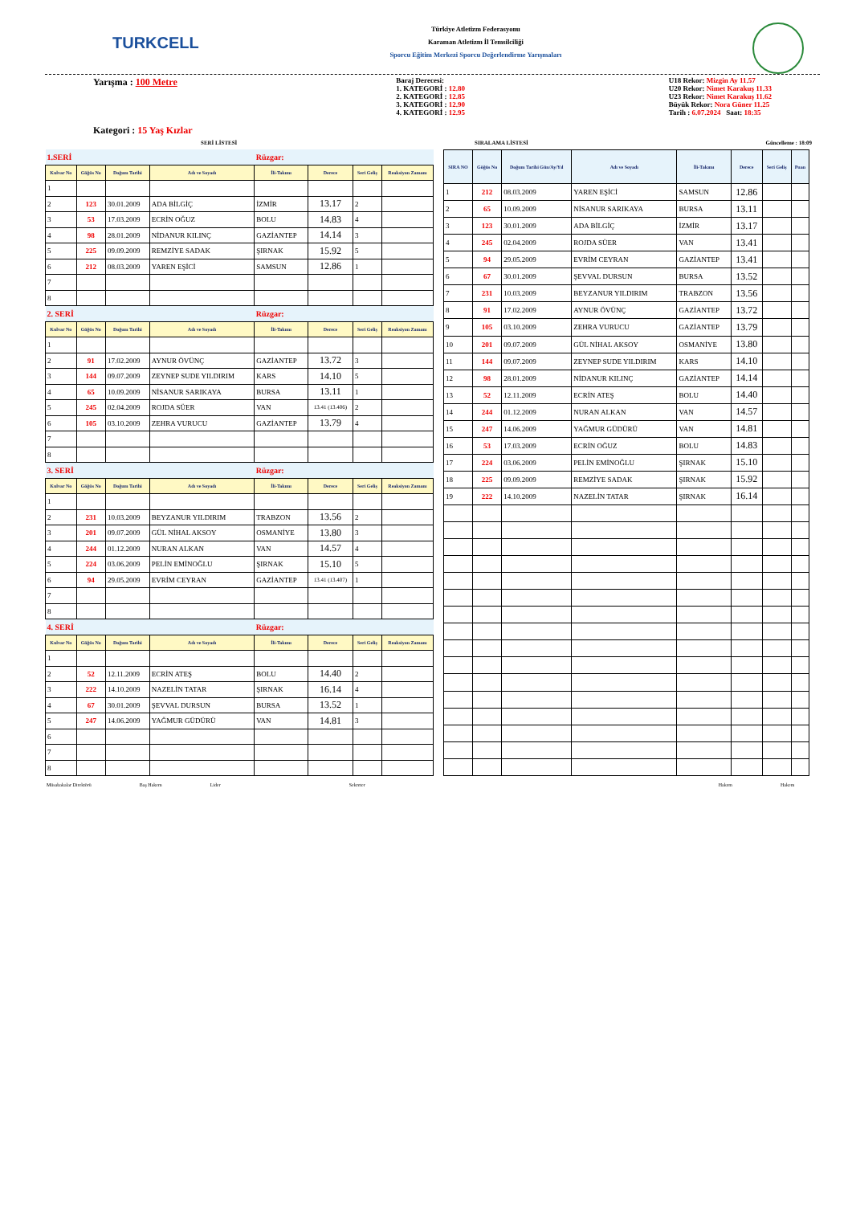TURKCELL
Türkiye Atletizm Federasyonu
Karaman Atletizm İl Temsilciliği
Sporcu Eğitim Merkezi Sporcu Değerlendirme Yarışmaları
Yarışma : 100 Metre
Kategori : 15 Yaş Kızlar
Baraj Derecesi:
1. KATEGORİ : 12.80
2. KATEGORİ : 12.85
3. KATEGORİ : 12.90
4. KATEGORİ : 12.95
U18 Rekor: Mizgin Ay 11.57
U20 Rekor: Nimet Karakuş 11.33
U23 Rekor: Nimet Karakuş 11.62
Büyük Rekor: Nora Güner 11.25
Tarih : 6.07.2024 Saat: 18:35
SERİ LİSTESİ SIRALAMA LİSTESİ Güncelleme : 18:09
| 1.SERİ | | | | Rüzgar: | | | |
| Kulvar No | Göğüs No | Doğum Tarihi | Adı ve Soyadı | İli-Takımı | Derece | Seri Geliş | Reaksiyon Zamanı |
| 1 | | | | | | | |
| 2 | 123 | 30.01.2009 | ADA BİLGİÇ | İZMİR | 13.17 | 2 | |
| 3 | 53 | 17.03.2009 | ECRİN OĞUZ | BOLU | 14.83 | 4 | |
| 4 | 98 | 28.01.2009 | NİDANUR KILINÇ | GAZİANTEP | 14.14 | 3 | |
| 5 | 225 | 09.09.2009 | REMZİYE SADAK | ŞIRNAK | 15.92 | 5 | |
| 6 | 212 | 08.03.2009 | YAREN EŞİCİ | SAMSUN | 12.86 | 1 | |
| 7 | | | | | | | |
| 8 | | | | | | | |
| 2. SERİ | | | | Rüzgar: | | | |
| Kulvar No | Göğüs No | Doğum Tarihi | Adı ve Soyadı | İli-Takımı | Derece | Seri Geliş | Reaksiyon Zamanı |
| 1 | | | | | | | |
| 2 | 91 | 17.02.2009 | AYNUR ÖVÜNÇ | GAZİANTEP | 13.72 | 3 | |
| 3 | 144 | 09.07.2009 | ZEYNEP SUDE YILDIRIM | KARS | 14.10 | 5 | |
| 4 | 65 | 10.09.2009 | NİSANUR SARIKAYA | BURSA | 13.11 | 1 | |
| 5 | 245 | 02.04.2009 | ROJDA SÜER | VAN | 13.41 (13.406) | 2 | |
| 6 | 105 | 03.10.2009 | ZEHRA VURUCU | GAZİANTEP | 13.79 | 4 | |
| 7 | | | | | | | |
| 8 | | | | | | | |
| 3. SERİ | | | | Rüzgar: | | | |
| Kulvar No | Göğüs No | Doğum Tarihi | Adı ve Soyadı | İli-Takımı | Derece | Seri Geliş | Reaksiyon Zamanı |
| 1 | | | | | | | |
| 2 | 231 | 10.03.2009 | BEYZANUR YILDIRIM | TRABZON | 13.56 | 2 | |
| 3 | 201 | 09.07.2009 | GÜL NİHAL AKSOY | OSMANİYE | 13.80 | 3 | |
| 4 | 244 | 01.12.2009 | NURAN ALKAN | VAN | 14.57 | 4 | |
| 5 | 224 | 03.06.2009 | PELİN EMİNOĞLU | ŞIRNAK | 15.10 | 5 | |
| 6 | 94 | 29.05.2009 | EVRİM CEYRAN | GAZİANTEP | 13.41 (13.407) | 1 | |
| 7 | | | | | | | |
| 8 | | | | | | | |
| 4. SERİ | | | | Rüzgar: | | | |
| Kulvar No | Göğüs No | Doğum Tarihi | Adı ve Soyadı | İli-Takımı | Derece | Seri Geliş | Reaksiyon Zamanı |
| 1 | | | | | | | |
| 2 | 52 | 12.11.2009 | ECRİN ATEŞ | BOLU | 14.40 | 2 | |
| 3 | 222 | 14.10.2009 | NAZELİN TATAR | ŞIRNAK | 16.14 | 4 | |
| 4 | 67 | 30.01.2009 | ŞEVVAL DURSUN | BURSA | 13.52 | 1 | |
| 5 | 247 | 14.06.2009 | YAĞMUR GÜDÜRÜ | VAN | 14.81 | 3 | |
| 6 | | | | | | | |
| 7 | | | | | | | |
| 8 | | | | | | | |
| SIRA NO | Göğüs No | Doğum Tarihi Gün/Ay/Yıl | Adı ve Soyadı | İli-Takımı | Derece | Seri Geliş | Puan |
| --- | --- | --- | --- | --- | --- | --- | --- |
| 1 | 212 | 08.03.2009 | YAREN EŞİCİ | SAMSUN | 12.86 | | |
| 2 | 65 | 10.09.2009 | NİSANUR SARIKAYA | BURSA | 13.11 | | |
| 3 | 123 | 30.01.2009 | ADA BİLGİÇ | İZMİR | 13.17 | | |
| 4 | 245 | 02.04.2009 | ROJDA SÜER | VAN | 13.41 | | |
| 5 | 94 | 29.05.2009 | EVRİM CEYRAN | GAZİANTEP | 13.41 | | |
| 6 | 67 | 30.01.2009 | ŞEVVAL DURSUN | BURSA | 13.52 | | |
| 7 | 231 | 10.03.2009 | BEYZANUR YILDIRIM | TRABZON | 13.56 | | |
| 8 | 91 | 17.02.2009 | AYNUR ÖVÜNÇ | GAZİANTEP | 13.72 | | |
| 9 | 105 | 03.10.2009 | ZEHRA VURUCU | GAZİANTEP | 13.79 | | |
| 10 | 201 | 09.07.2009 | GÜL NİHAL AKSOY | OSMANİYE | 13.80 | | |
| 11 | 144 | 09.07.2009 | ZEYNEP SUDE YILDIRIM | KARS | 14.10 | | |
| 12 | 98 | 28.01.2009 | NİDANUR KILINÇ | GAZİANTEP | 14.14 | | |
| 13 | 52 | 12.11.2009 | ECRİN ATEŞ | BOLU | 14.40 | | |
| 14 | 244 | 01.12.2009 | NURAN ALKAN | VAN | 14.57 | | |
| 15 | 247 | 14.06.2009 | YAĞMUR GÜDÜRÜ | VAN | 14.81 | | |
| 16 | 53 | 17.03.2009 | ECRİN OĞUZ | BOLU | 14.83 | | |
| 17 | 224 | 03.06.2009 | PELİN EMİNOĞLU | ŞIRNAK | 15.10 | | |
| 18 | 225 | 09.09.2009 | REMZİYE SADAK | ŞIRNAK | 15.92 | | |
| 19 | 222 | 14.10.2009 | NAZELİN TATAR | ŞIRNAK | 16.14 | | |
Müsabakalar Direktörü Baş Hakem Lider Sekreter Hakem Hakem